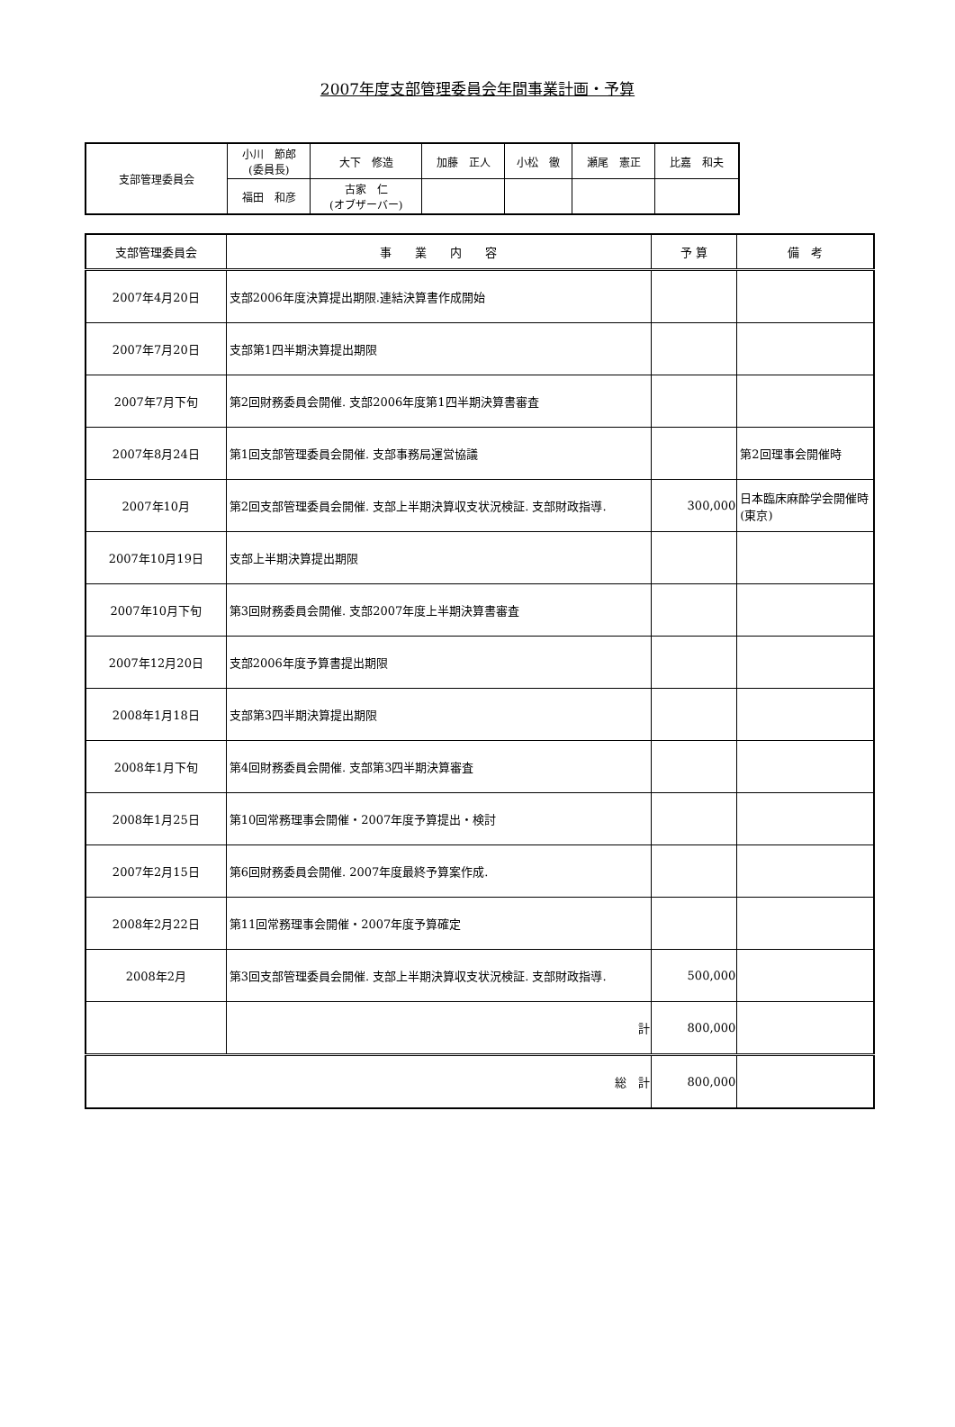2007年度支部管理委員会年間事業計画・予算
| 支部管理委員会 | 小川 節郎 (委員長) | 大下 修造 | 加藤 正人 | 小松 徹 | 瀬尾 憲正 | 比嘉 和夫 |
| | 福田 和彦 | 古家 仁 (オブザーバー) | | | | |
| 支部管理委員会 | 事 業 内 容 | 予 算 | 備 考 |
| --- | --- | --- | --- |
| 2007年4月20日 | 支部2006年度決算提出期限.連結決算書作成開始 | | |
| 2007年7月20日 | 支部第1四半期決算提出期限 | | |
| 2007年7月下旬 | 第2回財務委員会開催. 支部2006年度第1四半期決算書審査 | | |
| 2007年8月24日 | 第1回支部管理委員会開催. 支部事務局運営協議 | | 第2回理事会開催時 |
| 2007年10月 | 第2回支部管理委員会開催. 支部上半期決算収支状況検証. 支部財政指導. | 300,000 | 日本臨床麻酔学会開催時(東京) |
| 2007年10月19日 | 支部上半期決算提出期限 | | |
| 2007年10月下旬 | 第3回財務委員会開催. 支部2007年度上半期決算書審査 | | |
| 2007年12月20日 | 支部2006年度予算書提出期限 | | |
| 2008年1月18日 | 支部第3四半期決算提出期限 | | |
| 2008年1月下旬 | 第4回財務委員会開催. 支部第3四半期決算審査 | | |
| 2008年1月25日 | 第10回常務理事会開催・2007年度予算提出・検討 | | |
| 2007年2月15日 | 第6回財務委員会開催. 2007年度最終予算案作成. | | |
| 2008年2月22日 | 第11回常務理事会開催・2007年度予算確定 | | |
| 2008年2月 | 第3回支部管理委員会開催. 支部上半期決算収支状況検証. 支部財政指導. | 500,000 | |
| | 計 | 800,000 | |
| 総 計 | | 800,000 | |